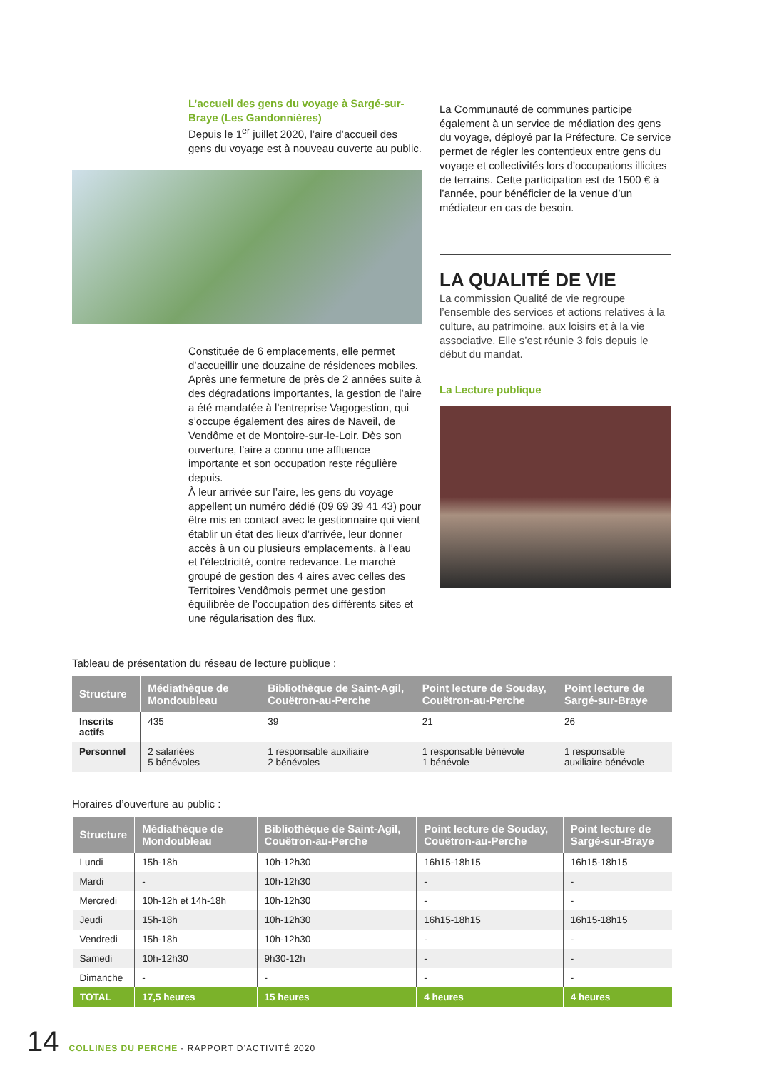L’accueil des gens du voyage à Sargé-sur-Braye (Les Gandonnières)
Depuis le 1<sup>er</sup> juillet 2020, l’aire d’accueil des gens du voyage est à nouveau ouverte au public.
Constituée de 6 emplacements, elle permet d’accueillir une douzaine de résidences mobiles. Après une fermeture de près de 2 années suite à des dégradations importantes, la gestion de l’aire a été mandatée à l’entreprise Vagogestion, qui s’occupe également des aires de Naveil, de Vendôme et de Montoire-sur-le-Loir. Dès son ouverture, l’aire a connu une affluence importante et son occupation reste régulière depuis.
À leur arrivée sur l’aire, les gens du voyage appellent un numéro dédié (09 69 39 41 43) pour être mis en contact avec le gestionnaire qui vient établir un état des lieux d’arrivée, leur donner accès à un ou plusieurs emplacements, à l’eau et l’électricité, contre redevance. Le marché groupé de gestion des 4 aires avec celles des Territoires Vendômois permet une gestion équilibrée de l’occupation des différents sites et une régularisation des flux.
La Communauté de communes participe également à un service de médiation des gens du voyage, déployé par la Préfecture. Ce service permet de régler les contentieux entre gens du voyage et collectivités lors d’occupations illicites de terrains. Cette participation est de 1500 € à l’année, pour bénéficier de la venue d’un médiateur en cas de besoin.
LA QUALITÉ DE VIE
La commission Qualité de vie regroupe l’ensemble des services et actions relatives à la culture, au patrimoine, aux loisirs et à la vie associative. Elle s’est réunie 3 fois depuis le début du mandat.
La Lecture publique
Tableau de présentation du réseau de lecture publique :
| Structure | Médiathèque de Mondoubleau | Bibliothèque de Saint-Agil, Couëtron-au-Perche | Point lecture de Souday, Couëtron-au-Perche | Point lecture de Sargé-sur-Braye |
| --- | --- | --- | --- | --- |
| Inscrits actifs | 435 | 39 | 21 | 26 |
| Personnel | 2 salariées 5 bénévoles | 1 responsable auxiliaire 2 bénévoles | 1 responsable bénévole 1 bénévole | 1 responsable auxiliaire bénévole |
Horaires d’ouverture au public :
| Structure | Médiathèque de Mondoubleau | Bibliothèque de Saint-Agil, Couëtron-au-Perche | Point lecture de Souday, Couëtron-au-Perche | Point lecture de Sargé-sur-Braye |
| --- | --- | --- | --- | --- |
| Lundi | 15h-18h | 10h-12h30 | 16h15-18h15 | 16h15-18h15 |
| Mardi | - | 10h-12h30 | - | - |
| Mercredi | 10h-12h et 14h-18h | 10h-12h30 | - | - |
| Jeudi | 15h-18h | 10h-12h30 | 16h15-18h15 | 16h15-18h15 |
| Vendredi | 15h-18h | 10h-12h30 | - | - |
| Samedi | 10h-12h30 | 9h30-12h | - | - |
| Dimanche | - | - | - | - |
| TOTAL | 17,5 heures | 15 heures | 4 heures | 4 heures |
14 COLLINES DU PERCHE - RAPPORT D’ACTIVITÉ 2020